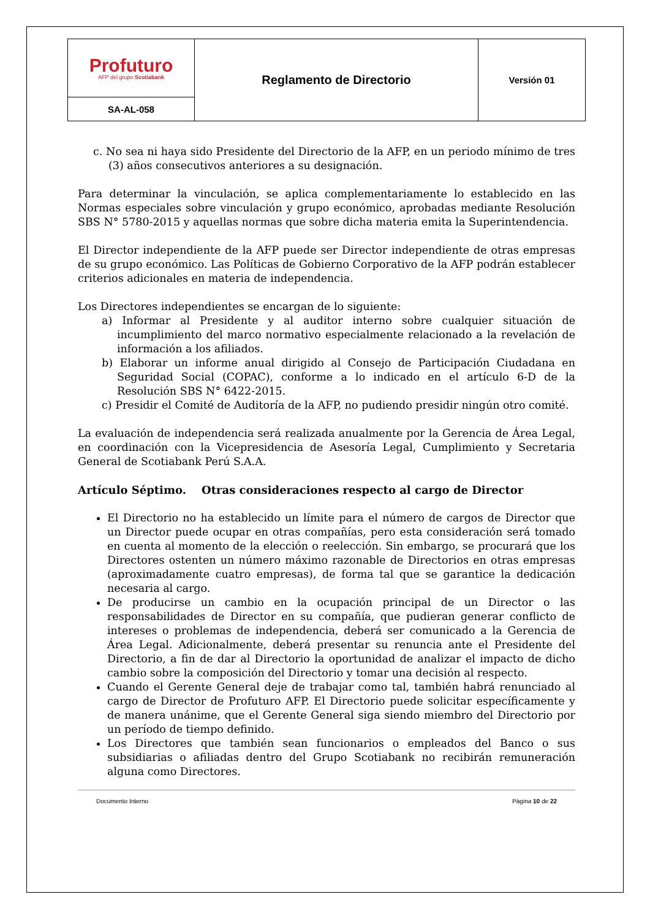| Profuturo AFP del grupo Scotiabank | Reglamento de Directorio | Versión 01 |
| SA-AL-058 | | |
c. No sea ni haya sido Presidente del Directorio de la AFP, en un periodo mínimo de tres (3) años consecutivos anteriores a su designación.
Para determinar la vinculación, se aplica complementariamente lo establecido en las Normas especiales sobre vinculación y grupo económico, aprobadas mediante Resolución SBS N° 5780-2015 y aquellas normas que sobre dicha materia emita la Superintendencia.
El Director independiente de la AFP puede ser Director independiente de otras empresas de su grupo económico. Las Políticas de Gobierno Corporativo de la AFP podrán establecer criterios adicionales en materia de independencia.
Los Directores independientes se encargan de lo siguiente:
a) Informar al Presidente y al auditor interno sobre cualquier situación de incumplimiento del marco normativo especialmente relacionado a la revelación de información a los afiliados.
b) Elaborar un informe anual dirigido al Consejo de Participación Ciudadana en Seguridad Social (COPAC), conforme a lo indicado en el artículo 6-D de la Resolución SBS N° 6422-2015.
c) Presidir el Comité de Auditoría de la AFP, no pudiendo presidir ningún otro comité.
La evaluación de independencia será realizada anualmente por la Gerencia de Área Legal, en coordinación con la Vicepresidencia de Asesoría Legal, Cumplimiento y Secretaria General de Scotiabank Perú S.A.A.
Artículo Séptimo. Otras consideraciones respecto al cargo de Director
El Directorio no ha establecido un límite para el número de cargos de Director que un Director puede ocupar en otras compañías, pero esta consideración será tomado en cuenta al momento de la elección o reelección. Sin embargo, se procurará que los Directores ostenten un número máximo razonable de Directorios en otras empresas (aproximadamente cuatro empresas), de forma tal que se garantice la dedicación necesaria al cargo.
De producirse un cambio en la ocupación principal de un Director o las responsabilidades de Director en su compañía, que pudieran generar conflicto de intereses o problemas de independencia, deberá ser comunicado a la Gerencia de Área Legal. Adicionalmente, deberá presentar su renuncia ante el Presidente del Directorio, a fin de dar al Directorio la oportunidad de analizar el impacto de dicho cambio sobre la composición del Directorio y tomar una decisión al respecto.
Cuando el Gerente General deje de trabajar como tal, también habrá renunciado al cargo de Director de Profuturo AFP. El Directorio puede solicitar específicamente y de manera unánime, que el Gerente General siga siendo miembro del Directorio por un período de tiempo definido.
Los Directores que también sean funcionarios o empleados del Banco o sus subsidiarias o afiliadas dentro del Grupo Scotiabank no recibirán remuneración alguna como Directores.
Documento Interno Página 10 de 22